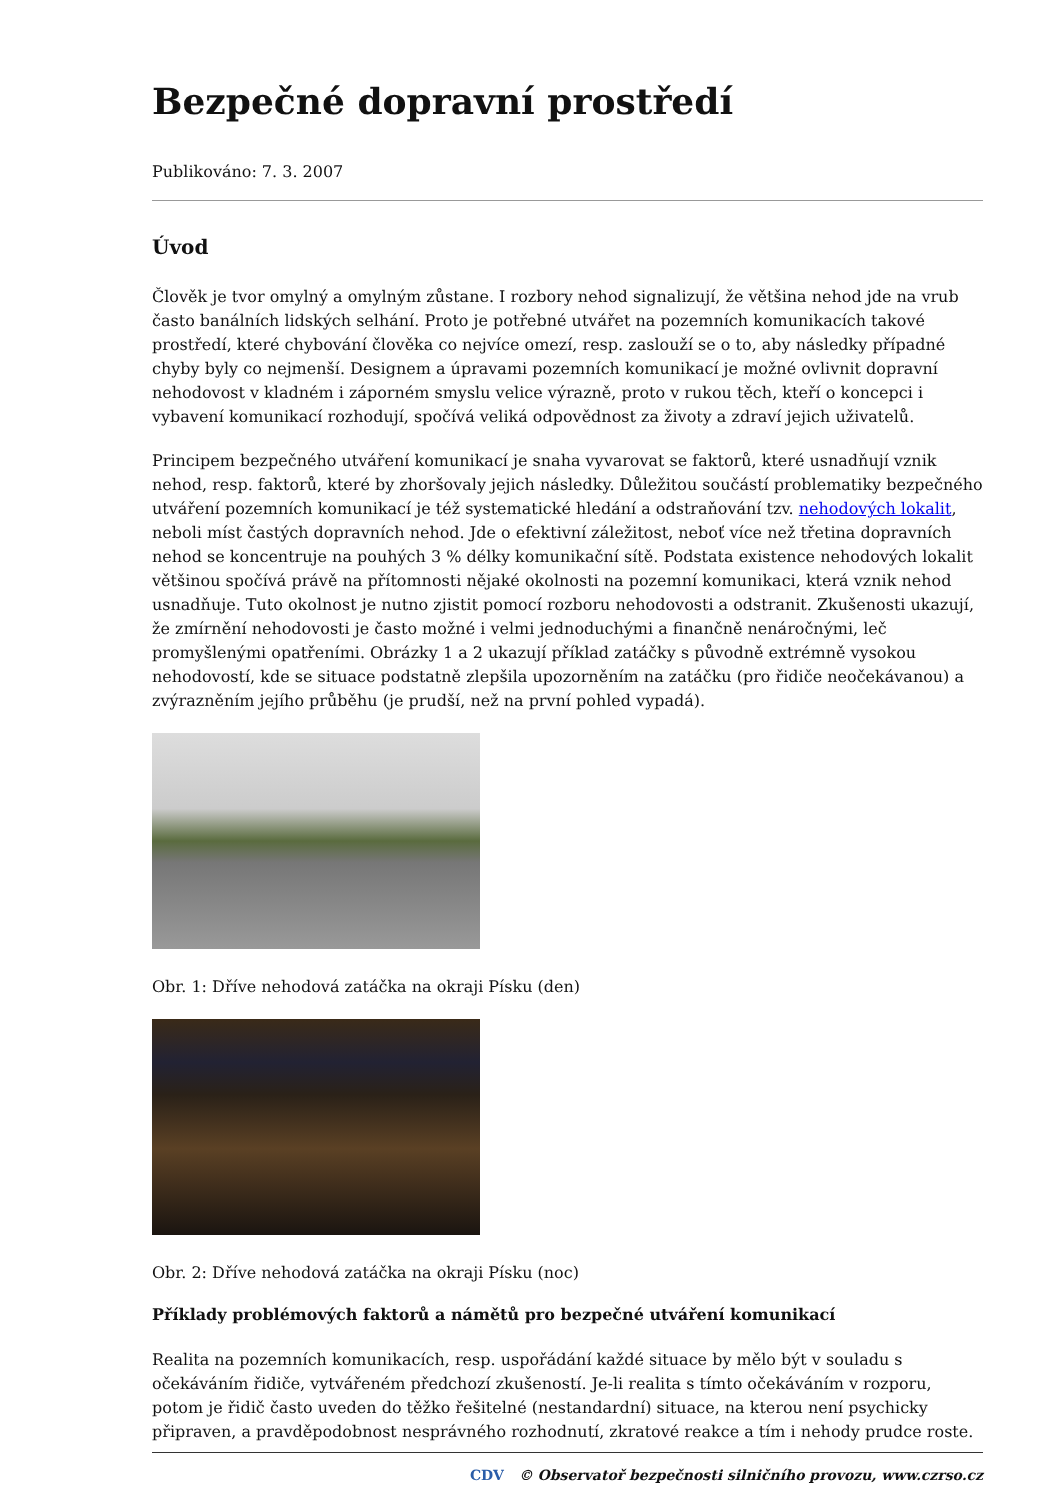Bezpečné dopravní prostředí
Publikováno: 7. 3. 2007
Úvod
Člověk je tvor omylný a omylným zůstane. I rozbory nehod signalizují, že většina nehod jde na vrub často banálních lidských selhání. Proto je potřebné utvářet na pozemních komunikacích takové prostředí, které chybování člověka co nejvíce omezí, resp. zaslouží se o to, aby následky případné chyby byly co nejmenší. Designem a úpravami pozemních komunikací je možné ovlivnit dopravní nehodovost v kladném i záporném smyslu velice výrazně, proto v rukou těch, kteří o koncepci i vybavení komunikací rozhodují, spočívá veliká odpovědnost za životy a zdraví jejich uživatelů.
Principem bezpečného utváření komunikací je snaha vyvarovat se faktorů, které usnadňují vznik nehod, resp. faktorů, které by zhoršovaly jejich následky. Důležitou součástí problematiky bezpečného utváření pozemních komunikací je též systematické hledání a odstraňování tzv. nehodových lokalit, neboli míst častých dopravních nehod. Jde o efektivní záležitost, neboť více než třetina dopravních nehod se koncentruje na pouhých 3 % délky komunikační sítě. Podstata existence nehodových lokalit většinou spočívá právě na přítomnosti nějaké okolnosti na pozemní komunikaci, která vznik nehod usnadňuje. Tuto okolnost je nutno zjistit pomocí rozboru nehodovosti a odstranit. Zkušenosti ukazují, že zmírnění nehodovosti je často možné i velmi jednoduchými a finančně nenáročnými, leč promyšlenými opatřeními. Obrázky 1 a 2 ukazují příklad zatáčky s původně extrémně vysokou nehodovostí, kde se situace podstatně zlepšila upozorněním na zatáčku (pro řidiče neočekávanou) a zvýrazněním jejího průběhu (je prudší, než na první pohled vypadá).
Obr. 1: Dříve nehodová zatáčka na okraji Písku (den)
Obr. 2: Dříve nehodová zatáčka na okraji Písku (noc)
Příklady problémových faktorů a námětů pro bezpečné utváření komunikací
Realita na pozemních komunikacích, resp. uspořádání každé situace by mělo být v souladu s očekáváním řidiče, vytvářeném předchozí zkušeností. Je-li realita s tímto očekáváním v rozporu, potom je řidič často uveden do těžko řešitelné (nestandardní) situace, na kterou není psychicky připraven, a pravděpodobnost nesprávného rozhodnutí, zkratové reakce a tím i nehody prudce roste.
CDV © Observatoř bezpečnosti silničního provozu, www.czrso.cz